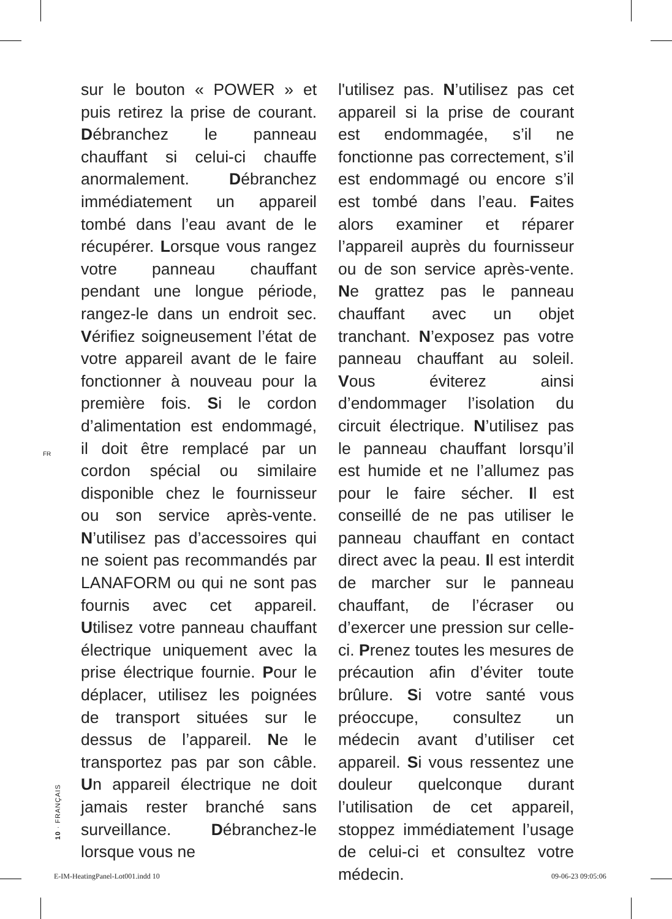FR
sur le bouton « POWER » et puis retirez la prise de courant. Débranchez le panneau chauffant si celui-ci chauffe anormalement. Débranchez immédiatement un appareil tombé dans l’eau avant de le récupérer. Lorsque vous rangez votre panneau chauffant pendant une longue période, rangez-le dans un endroit sec. Vérifiez soigneusement l’état de votre appareil avant de le faire fonctionner à nouveau pour la première fois. Si le cordon d’alimentation est endommagé, il doit être remplacé par un cordon spécial ou similaire disponible chez le fournisseur ou son service après-vente. N’utilisez pas d’accessoires qui ne soient pas recommandés par LANAFORM ou qui ne sont pas fournis avec cet appareil. Utilisez votre panneau chauffant électrique uniquement avec la prise électrique fournie. Pour le déplacer, utilisez les poignées de transport situées sur le dessus de l’appareil. Ne le transportez pas par son câble. Un appareil électrique ne doit jamais rester branché sans surveillance. Débranchez-le lorsque vous ne
l'utilisez pas. N’utilisez pas cet appareil si la prise de courant est endommagée, s’il ne fonctionne pas correctement, s’il est endommagé ou encore s’il est tombé dans l’eau. Faites alors examiner et réparer l’appareil auprès du fournisseur ou de son service après-vente. Ne grattez pas le panneau chauffant avec un objet tranchant. N’exposez pas votre panneau chauffant au soleil. Vous éviterez ainsi d’endommager l’isolation du circuit électrique. N’utilisez pas le panneau chauffant lorsqu’il est humide et ne l’allumez pas pour le faire sécher. Il est conseillé de ne pas utiliser le panneau chauffant en contact direct avec la peau. Il est interdit de marcher sur le panneau chauffant, de l’écraser ou d’exercer une pression sur celle-ci. Prenez toutes les mesures de précaution afin d’éviter toute brûlure. Si votre santé vous préoccupe, consultez un médecin avant d’utiliser cet appareil. Si vous ressentez une douleur quelconque durant l’utilisation de cet appareil, stoppez immédiatement l’usage de celui-ci et consultez votre médecin.
10 · FRANÇAIS
E-IM-HeatingPanel-Lot001.indd 10
09-06-23 09:05:06